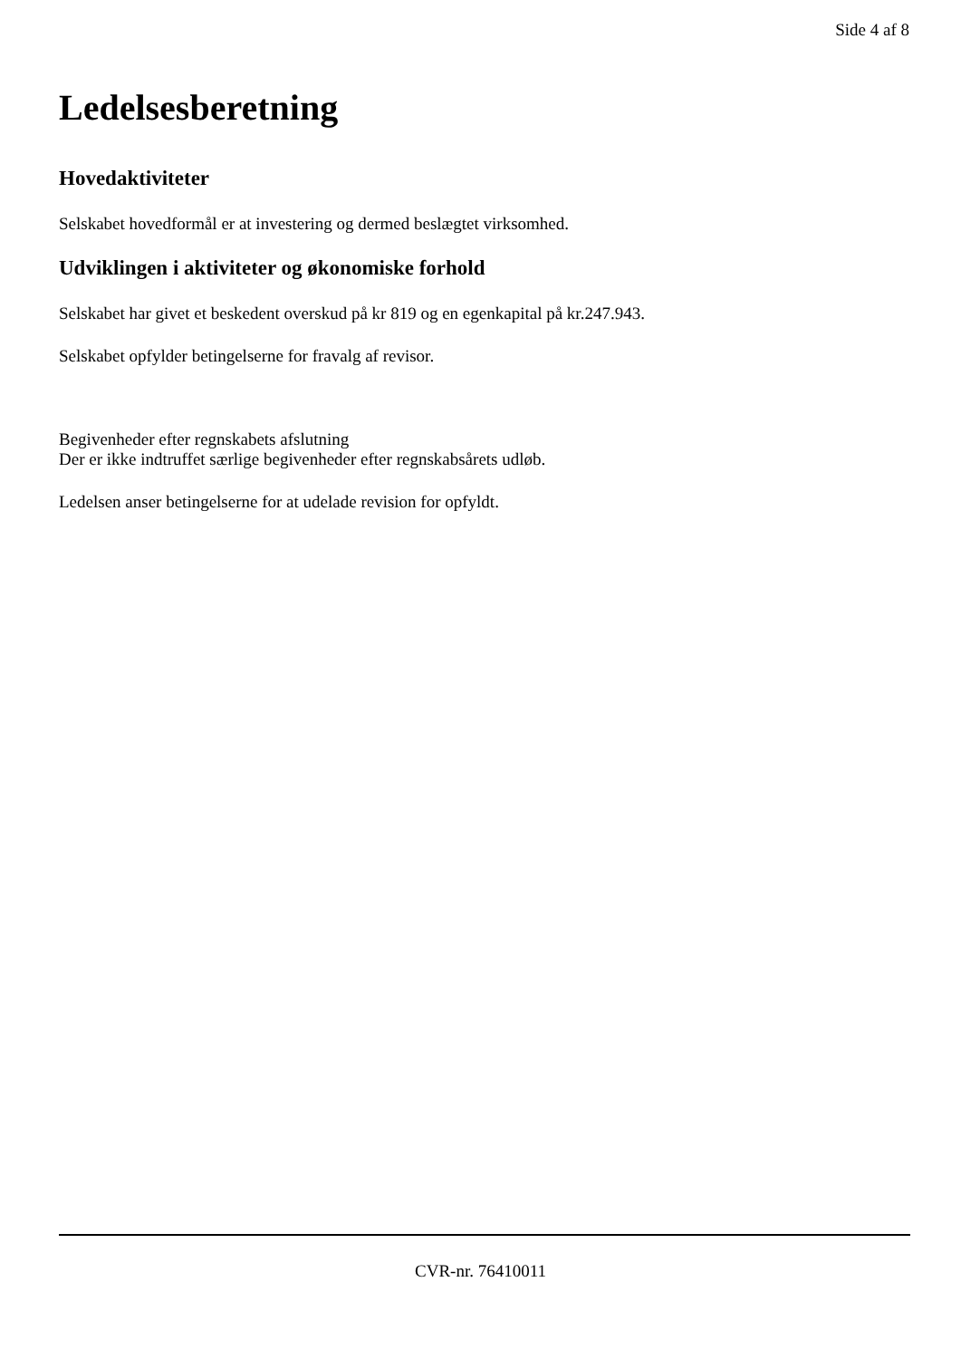Side 4 af 8
Ledelsesberetning
Hovedaktiviteter
Selskabet hovedformål er at investering og dermed beslægtet virksomhed.
Udviklingen i aktiviteter og økonomiske forhold
Selskabet har givet et beskedent overskud på kr 819 og en egenkapital på kr.247.943.
Selskabet opfylder betingelserne for fravalg af revisor.
Begivenheder efter regnskabets afslutning
Der er ikke indtruffet særlige begivenheder efter regnskabsårets udløb.
Ledelsen anser betingelserne for at udelade revision for opfyldt.
CVR-nr. 76410011